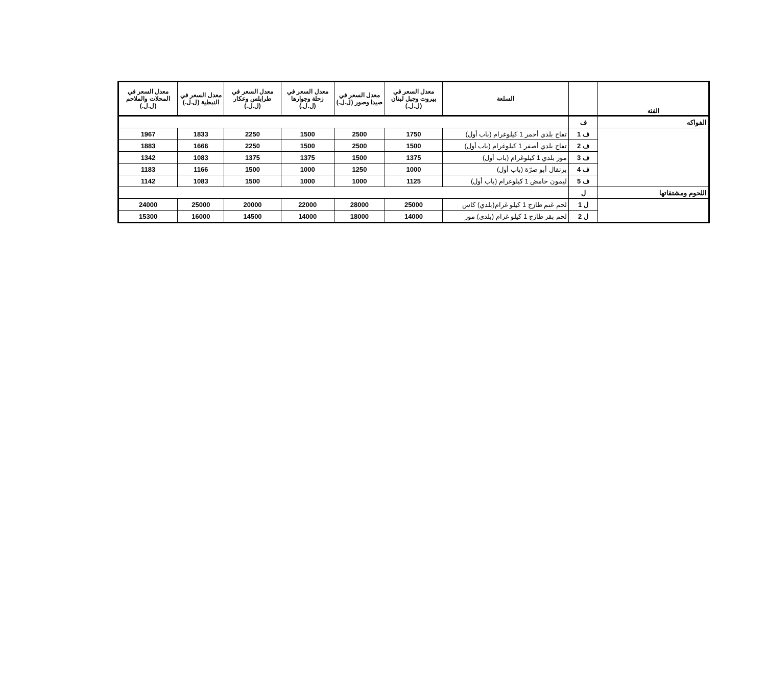| الفئة | | السلعة | معدل السعر في بيروت وجبل لبنان (ل.ل.) | معدل السعر في صيدا وصور (ل.ل.) | معدل السعر في زحلة وجوارها (ل.ل.) | معدل السعر في طرابلس وعكار (ل.ل.) | معدل السعر في النبطية (ل.ل.) | معدل السعر في المحلات والملاحم (ل.ل.) |
| --- | --- | --- | --- | --- | --- | --- | --- | --- |
| الفواكه | ف | | | | | | | |
| | ف 1 | تفاح بلدي أحمر 1 كيلوغرام (باب أول) | 1750 | 2500 | 1500 | 2250 | 1833 | 1967 |
| | ف 2 | تفاح بلدي أصفر 1 كيلوغرام (باب أول) | 1500 | 2500 | 1500 | 2250 | 1666 | 1883 |
| | ف 3 | موز بلدي 1 كيلوغرام (باب أول) | 1375 | 1500 | 1375 | 1375 | 1083 | 1342 |
| | ف 4 | برتقال أبو صرّة (باب أول) | 1000 | 1250 | 1000 | 1500 | 1166 | 1183 |
| | ف 5 | ليمون حامض 1 كيلوغرام (باب أول) | 1125 | 1000 | 1000 | 1500 | 1083 | 1142 |
| اللحوم ومشتقاتها | ل | | | | | | | |
| | ل 1 | لحم غنم طازج 1 كيلو غرام(بلدي) كاس | 25000 | 28000 | 22000 | 20000 | 25000 | 24000 |
| | ل 2 | لحم بقر طازج 1 كيلو غرام (بلدي) موز | 14000 | 18000 | 14000 | 14500 | 16000 | 15300 |